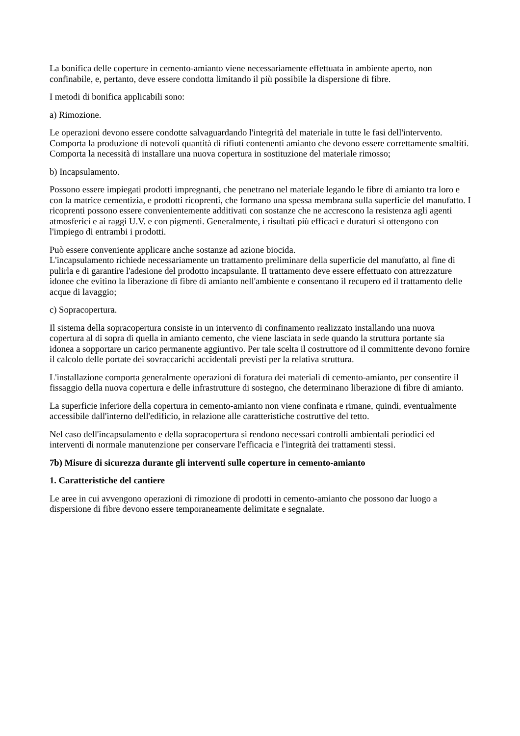La bonifica delle coperture in cemento-amianto viene necessariamente effettuata in ambiente aperto, non confinabile, e, pertanto, deve essere condotta limitando il più possibile la dispersione di fibre.
I metodi di bonifica applicabili sono:
a) Rimozione.
Le operazioni devono essere condotte salvaguardando l'integrità del materiale in tutte le fasi dell'intervento. Comporta la produzione di notevoli quantità di rifiuti contenenti amianto che devono essere correttamente smaltiti. Comporta la necessità di installare una nuova copertura in sostituzione del materiale rimosso;
b) Incapsulamento.
Possono essere impiegati prodotti impregnanti, che penetrano nel materiale legando le fibre di amianto tra loro e con la matrice cementizia, e prodotti ricoprenti, che formano una spessa membrana sulla superficie del manufatto. I ricoprenti possono essere convenientemente additivati con sostanze che ne accrescono la resistenza agli agenti atmosferici e ai raggi U.V. e con pigmenti. Generalmente, i risultati più efficaci e duraturi si ottengono con l'impiego di entrambi i prodotti.
Può essere conveniente applicare anche sostanze ad azione biocida.
L'incapsulamento richiede necessariamente un trattamento preliminare della superficie del manufatto, al fine di pulirla e di garantire l'adesione del prodotto incapsulante. Il trattamento deve essere effettuato con attrezzature idonee che evitino la liberazione di fibre di amianto nell'ambiente e consentano il recupero ed il trattamento delle acque di lavaggio;
c) Sopracopertura.
Il sistema della sopracopertura consiste in un intervento di confinamento realizzato installando una nuova copertura al di sopra di quella in amianto cemento, che viene lasciata in sede quando la struttura portante sia idonea a sopportare un carico permanente aggiuntivo. Per tale scelta il costruttore od il committente devono fornire il calcolo delle portate dei sovraccarichi accidentali previsti per la relativa struttura.
L'installazione comporta generalmente operazioni di foratura dei materiali di cemento-amianto, per consentire il fissaggio della nuova copertura e delle infrastrutture di sostegno, che determinano liberazione di fibre di amianto.
La superficie inferiore della copertura in cemento-amianto non viene confinata e rimane, quindi, eventualmente accessibile dall'interno dell'edificio, in relazione alle caratteristiche costruttive del tetto.
Nel caso dell'incapsulamento e della sopracopertura si rendono necessari controlli ambientali periodici ed interventi di normale manutenzione per conservare l'efficacia e l'integrità dei trattamenti stessi.
7b) Misure di sicurezza durante gli interventi sulle coperture in cemento-amianto
1. Caratteristiche del cantiere
Le aree in cui avvengono operazioni di rimozione di prodotti in cemento-amianto che possono dar luogo a dispersione di fibre devono essere temporaneamente delimitate e segnalate.